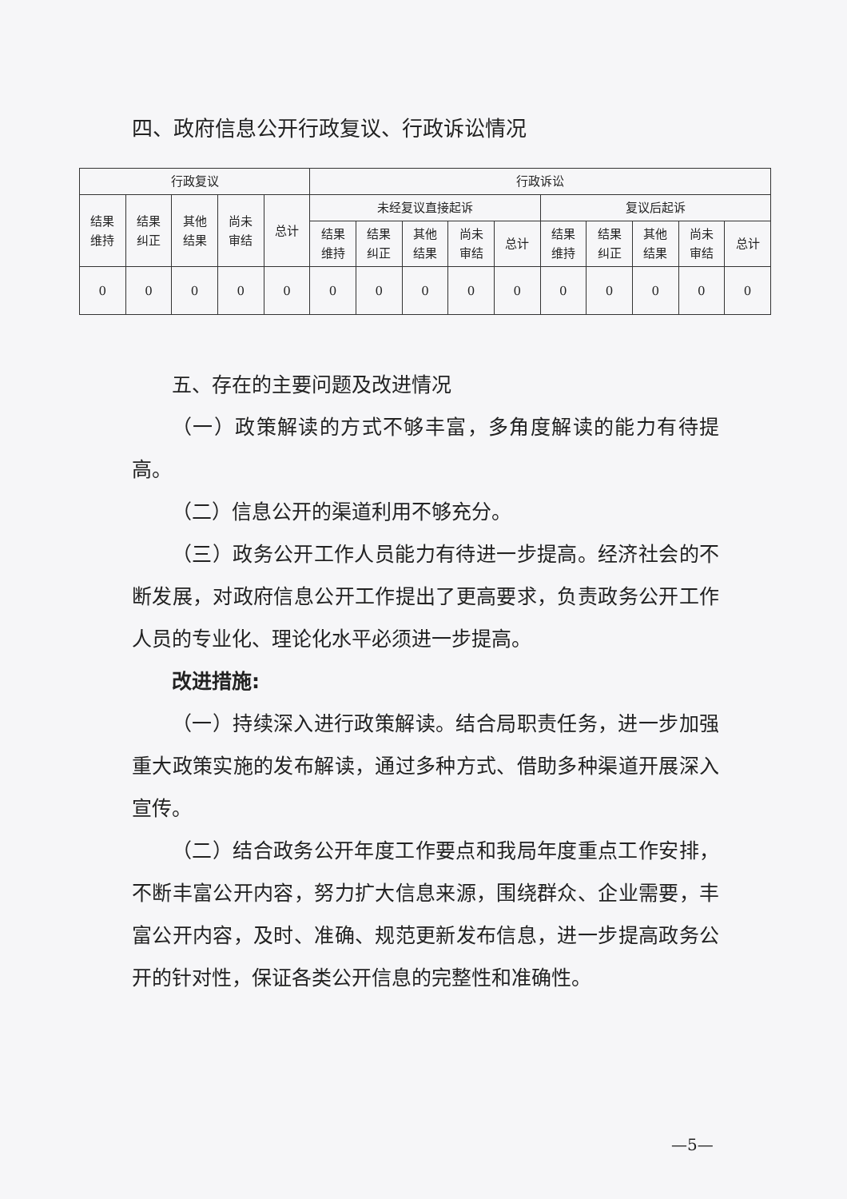四、政府信息公开行政复议、行政诉讼情况
| 行政复议 | | | | | 行政诉讼 | | | | | | | | | |
| --- | --- | --- | --- | --- | --- | --- | --- | --- | --- | --- | --- | --- | --- | --- |
| 结果 维持 | 结果 纠正 | 其他 结果 | 尚未 审结 | 总计 | 未经复议直接起诉 | | | | | 复议后起诉 | | | | |
| | | | | | 结果 维持 | 结果 纠正 | 其他 结果 | 尚未 审结 | 总计 | 结果 维持 | 结果 纠正 | 其他 结果 | 尚未 审结 | 总计 |
| 0 | 0 | 0 | 0 | 0 | 0 | 0 | 0 | 0 | 0 | 0 | 0 | 0 | 0 | 0 |
五、存在的主要问题及改进情况
（一）政策解读的方式不够丰富，多角度解读的能力有待提高。
（二）信息公开的渠道利用不够充分。
（三）政务公开工作人员能力有待进一步提高。经济社会的不断发展，对政府信息公开工作提出了更高要求，负责政务公开工作人员的专业化、理论化水平必须进一步提高。
改进措施:
（一）持续深入进行政策解读。结合局职责任务，进一步加强重大政策实施的发布解读，通过多种方式、借助多种渠道开展深入宣传。
（二）结合政务公开年度工作要点和我局年度重点工作安排，不断丰富公开内容，努力扩大信息来源，围绕群众、企业需要，丰富公开内容，及时、准确、规范更新发布信息，进一步提高政务公开的针对性，保证各类公开信息的完整性和准确性。
—5—